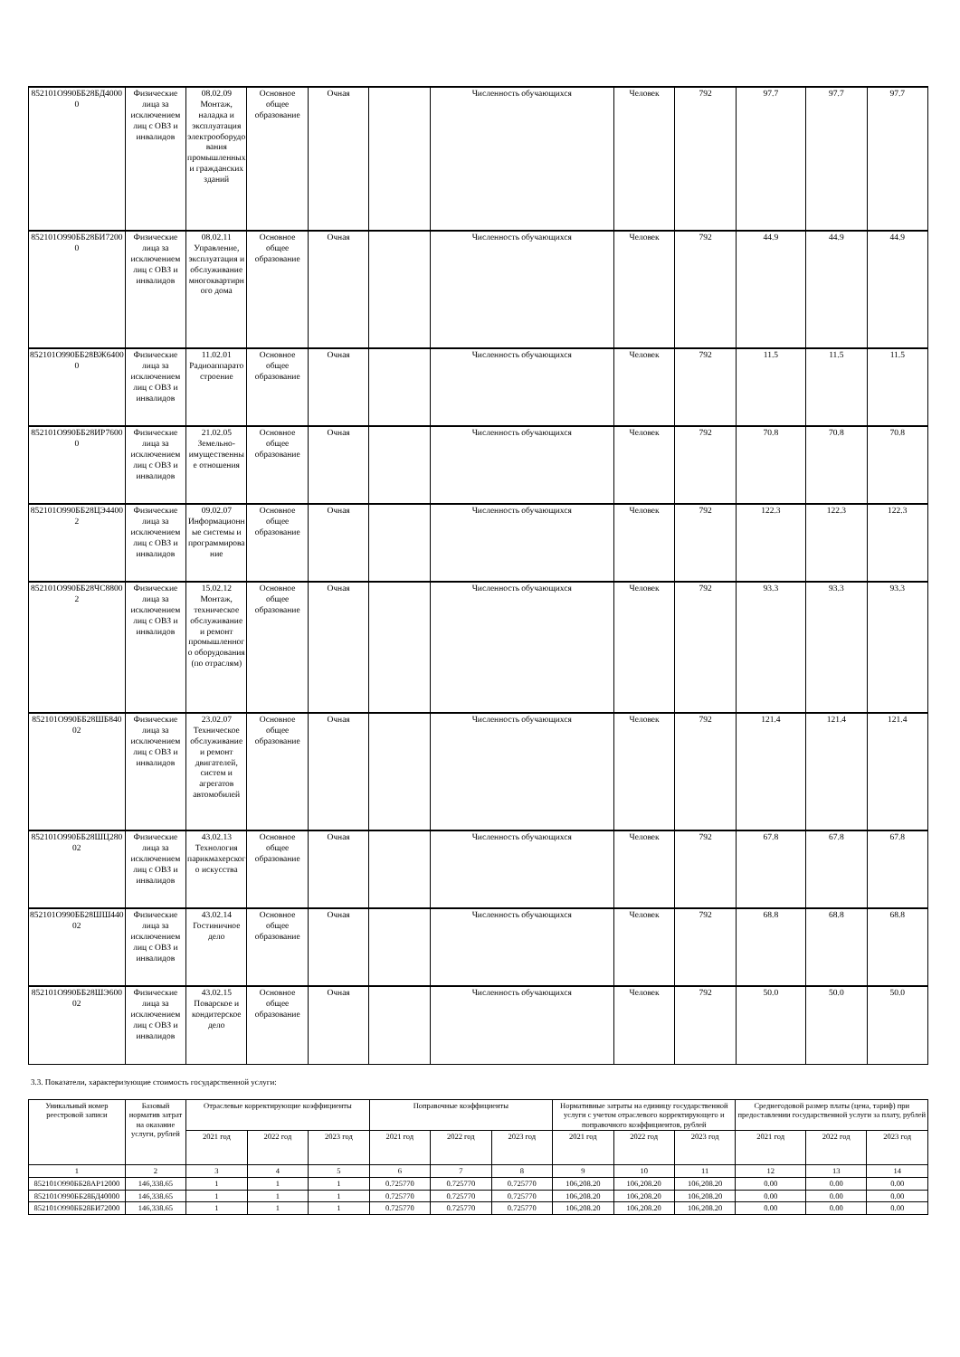| 852101О990ББ28БД40000 | Физические лица за исключением лиц с ОВЗ и инвалидов | 08.02.09 Монтаж, наладка и эксплуатация электрооборудования промышленных и гражданских зданий | Основное общее образование | Очная | | Численность обучающихся | Человек | 792 | 97.7 | 97.7 | 97.7 |
| 852101О990ББ28БИ72000 | Физические лица за исключением лиц с ОВЗ и инвалидов | 08.02.11 Управление, эксплуатация и обслуживание многоквартирного дома | Основное общее образование | Очная | | Численность обучающихся | Человек | 792 | 44.9 | 44.9 | 44.9 |
| 852101О990ББ28ВЖ64000 | Физические лица за исключением лиц с ОВЗ и инвалидов | 11.02.01 Радиоаппаратостроение | Основное общее образование | Очная | | Численность обучающихся | Человек | 792 | 11.5 | 11.5 | 11.5 |
| 852101О990ББ28ИР76000 | Физические лица за исключением лиц с ОВЗ и инвалидов | 21.02.05 Земельно-имущественные отношения | Основное общее образование | Очная | | Численность обучающихся | Человек | 792 | 70.8 | 70.8 | 70.8 |
| 852101О990ББ28ЦЭ44002 | Физические лица за исключением лиц с ОВЗ и инвалидов | 09.02.07 Информационные системы и программирование | Основное общее образование | Очная | | Численность обучающихся | Человек | 792 | 122.3 | 122.3 | 122.3 |
| 852101О990ББ28ЧС88002 | Физические лица за исключением лиц с ОВЗ и инвалидов | 15.02.12 Монтаж, техническое обслуживание и ремонт промышленного оборудования (по отраслям) | Основное общее образование | Очная | | Численность обучающихся | Человек | 792 | 93.3 | 93.3 | 93.3 |
| 852101О990ББ28ШБ84002 | Физические лица за исключением лиц с ОВЗ и инвалидов | 23.02.07 Техническое обслуживание и ремонт двигателей, систем и агрегатов автомобилей | Основное общее образование | Очная | | Численность обучающихся | Человек | 792 | 121.4 | 121.4 | 121.4 |
| 852101О990ББ28ШЦ28002 | Физические лица за исключением лиц с ОВЗ и инвалидов | 43.02.13 Технология парикмахерского искусства | Основное общее образование | Очная | | Численность обучающихся | Человек | 792 | 67.8 | 67.8 | 67.8 |
| 852101О990ББ28ШШ44002 | Физические лица за исключением лиц с ОВЗ и инвалидов | 43.02.14 Гостиничное дело | Основное общее образование | Очная | | Численность обучающихся | Человек | 792 | 68.8 | 68.8 | 68.8 |
| 852101О990ББ28ШЭ60002 | Физические лица за исключением лиц с ОВЗ и инвалидов | 43.02.15 Поварское и кондитерское дело | Основное общее образование | Очная | | Численность обучающихся | Человек | 792 | 50.0 | 50.0 | 50.0 |
3.3. Показатели, характеризующие стоимость государственной услуги:
| Уникальный номер реестровой записи | Базовый норматив затрат на оказание услуги, рублей | Отраслевые корректирующие коэффициенты | | | Поправочные коэффициенты | | | Нормативные затраты на единицу государственной услуги с учетом отраслевого корректирующего и поправочного коэффициентов, рублей | | | Среднегодовой размер платы (цена, тариф) при предоставлении государственной услуги за плату, рублей | | |
| --- | --- | --- | --- | --- | --- | --- | --- | --- | --- | --- | --- | --- | --- |
| | | 2021 год | 2022 год | 2023 год | 2021 год | 2022 год | 2023 год | 2021 год | 2022 год | 2023 год | 2021 год | 2022 год | 2023 год |
| 1 | 2 | 3 | 4 | 5 | 6 | 7 | 8 | 9 | 10 | 11 | 12 | 13 | 14 |
| 852101О990ББ28АР12000 | 146,338.65 | 1 | 1 | 1 | 0.725770 | 0.725770 | 0.725770 | 106,208.20 | 106,208.20 | 106,208.20 | 0.00 | 0.00 | 0.00 |
| 852101О990ББ28БД40000 | 146,338.65 | 1 | 1 | 1 | 0.725770 | 0.725770 | 0.725770 | 106,208.20 | 106,208.20 | 106,208.20 | 0.00 | 0.00 | 0.00 |
| 852101О990ББ28БИ72000 | 146,338.65 | 1 | 1 | 1 | 0.725770 | 0.725770 | 0.725770 | 106,208.20 | 106,208.20 | 106,208.20 | 0.00 | 0.00 | 0.00 |